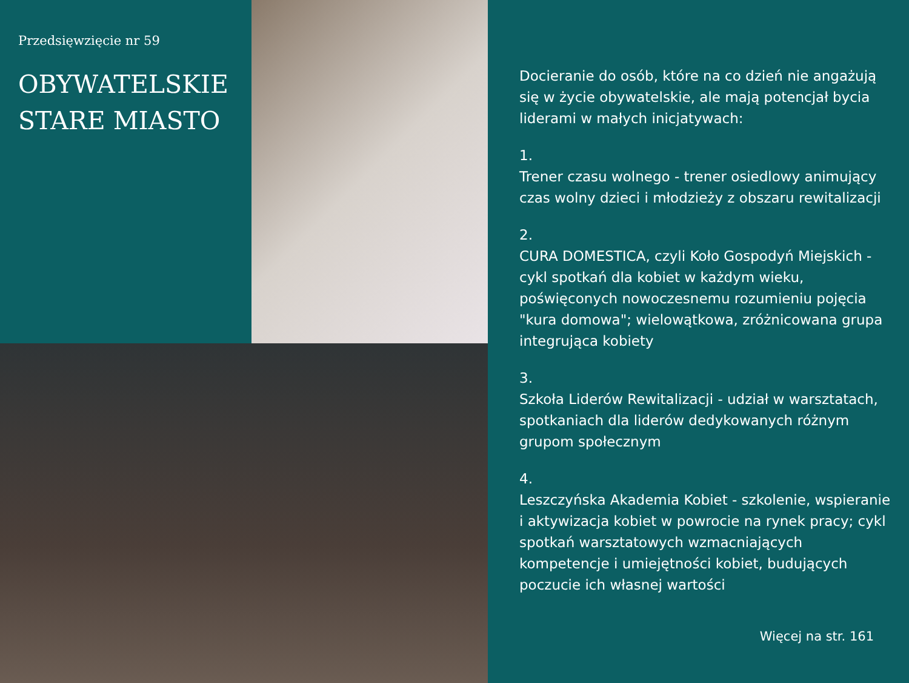Przedsięwzięcie nr 59
OBYWATELSKIE
STARE MIASTO
Docieranie do osób, które na co dzień nie angażują się w życie obywatelskie, ale mają potencjał bycia liderami w małych inicjatywach:
1.
Trener czasu wolnego - trener osiedlowy animujący czas wolny dzieci i młodzieży z obszaru rewitalizacji
2.
CURA DOMESTICA, czyli Koło Gospodyń Miejskich - cykl spotkań dla kobiet w każdym wieku, poświęconych nowoczesnemu rozumieniu pojęcia "kura domowa"; wielowątkowa, zróżnicowana grupa integrująca kobiety
3.
Szkoła Liderów Rewitalizacji - udział w warsztatach, spotkaniach dla liderów dedykowanych różnym grupom społecznym
4.
Leszczyńska Akademia Kobiet - szkolenie, wspieranie i aktywizacja kobiet w powrocie na rynek pracy; cykl spotkań warsztatowych wzmacniających kompetencje i umiejętności kobiet, budujących poczucie ich własnej wartości
Więcej na str. 161